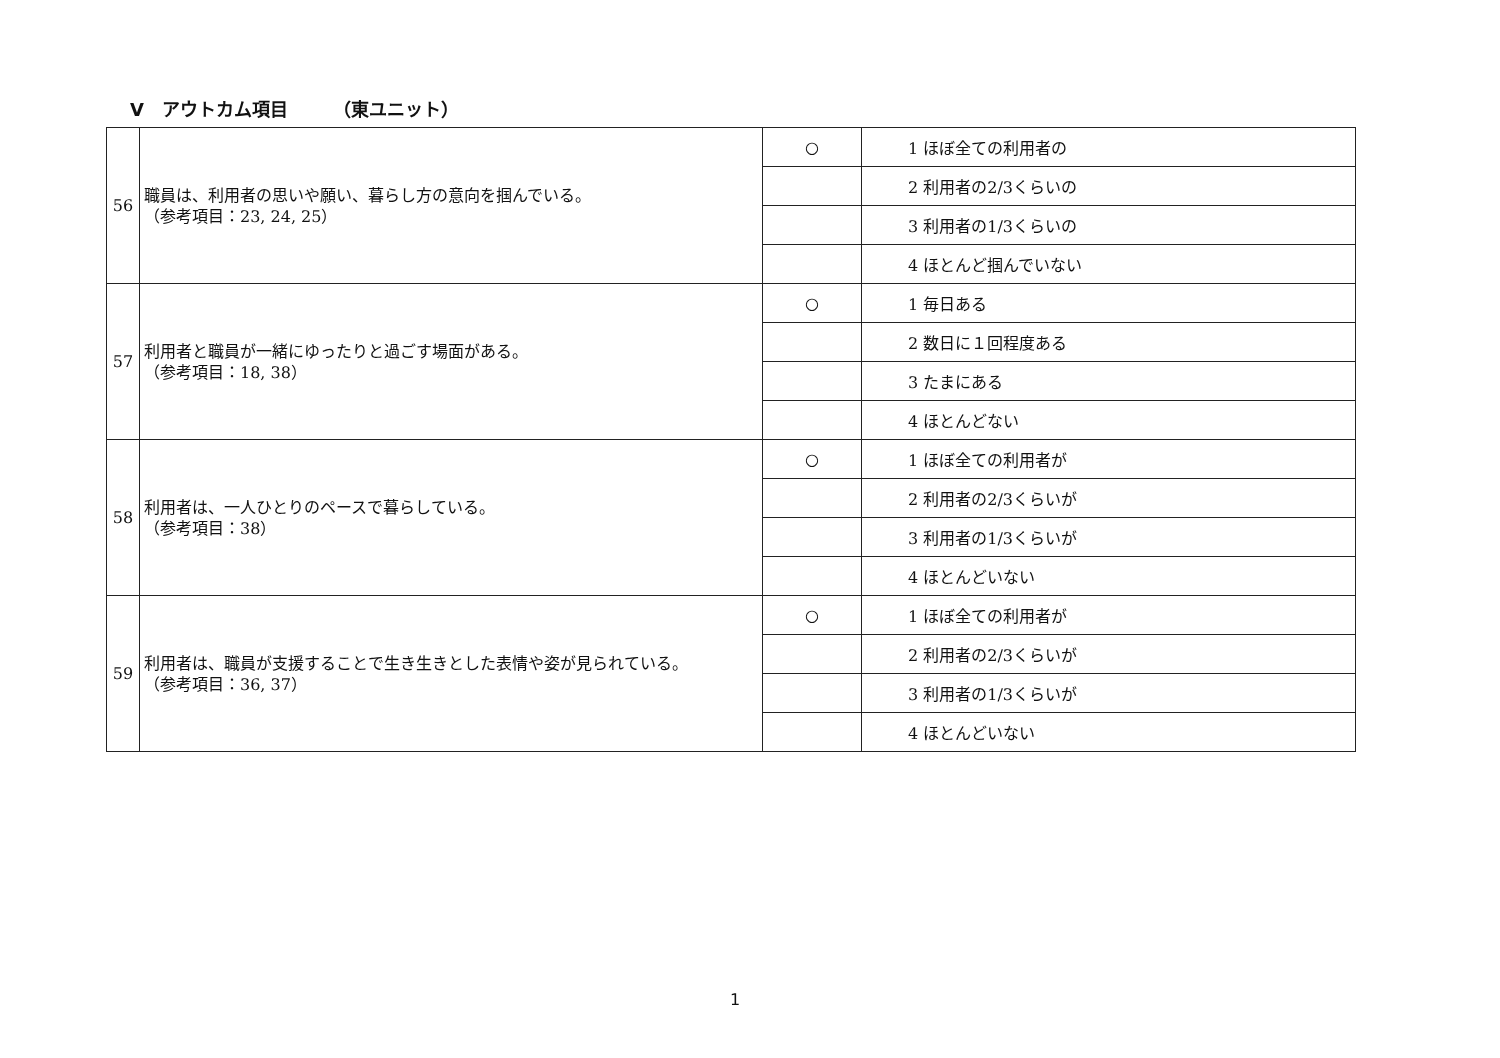Ⅴ　アウトカム項目　　　（東ユニット）
| 56 | 職員は、利用者の思いや願い、暮らし方の意向を掴んでいる。 （参考項目：23, 24, 25） | ○ | 1 ほぼ全ての利用者の |
| | | | 2 利用者の2/3くらいの |
| | | | 3 利用者の1/3くらいの |
| | | | 4 ほとんど掴んでいない |
| 57 | 利用者と職員が一緒にゆったりと過ごす場面がある。 （参考項目：18, 38） | ○ | 1 毎日ある |
| | | | 2 数日に１回程度ある |
| | | | 3 たまにある |
| | | | 4 ほとんどない |
| 58 | 利用者は、一人ひとりのペースで暮らしている。 （参考項目：38） | ○ | 1 ほぼ全ての利用者が |
| | | | 2 利用者の2/3くらいが |
| | | | 3 利用者の1/3くらいが |
| | | | 4 ほとんどいない |
| 59 | 利用者は、職員が支援することで生き生きとした表情や姿が見られている。 （参考項目：36, 37） | ○ | 1 ほぼ全ての利用者が |
| | | | 2 利用者の2/3くらいが |
| | | | 3 利用者の1/3くらいが |
| | | | 4 ほとんどいない |
1